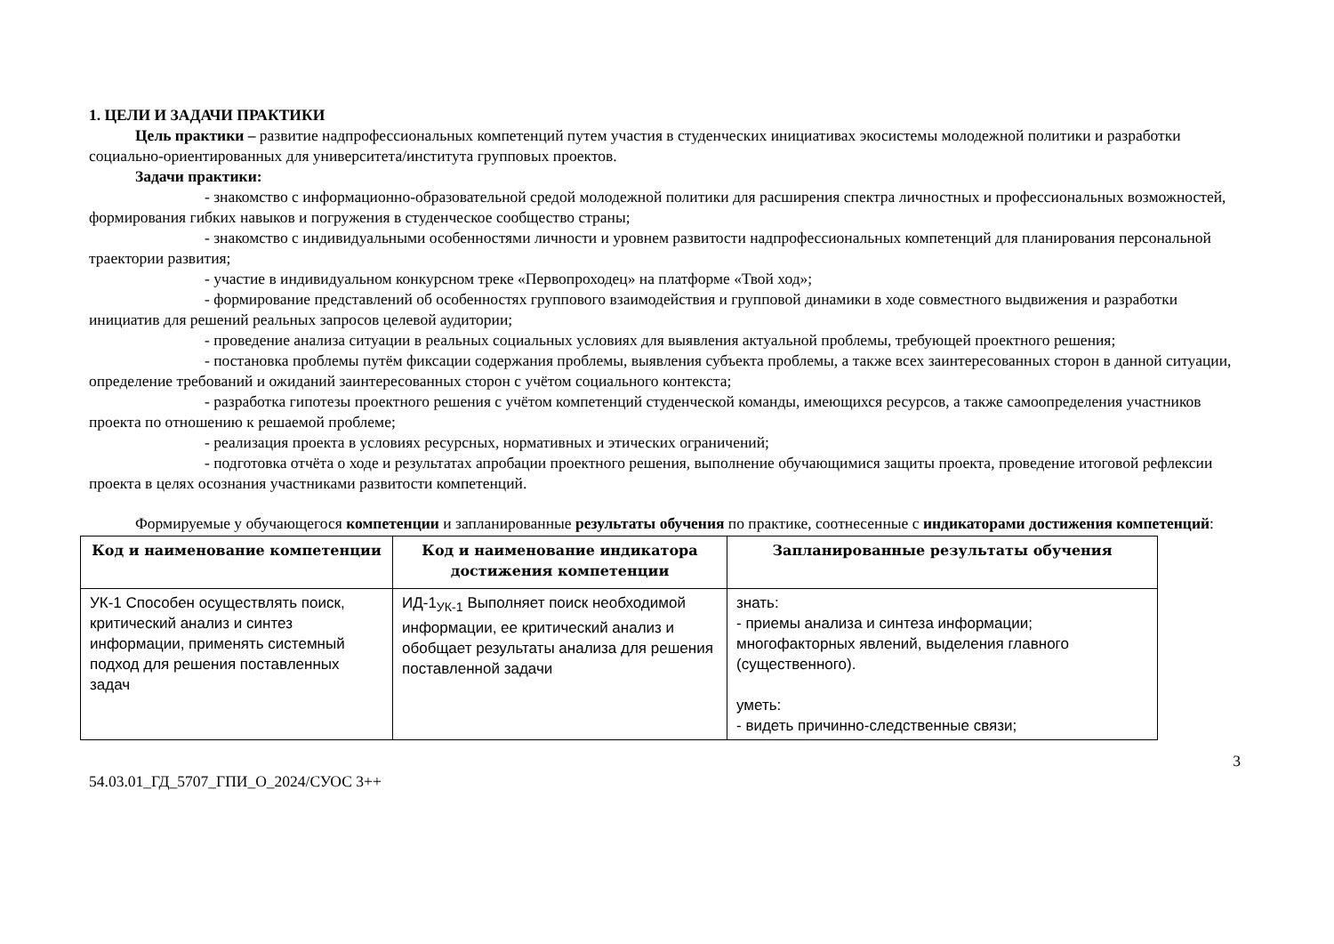1. ЦЕЛИ И ЗАДАЧИ ПРАКТИКИ
Цель практики – развитие надпрофессиональных компетенций путем участия в студенческих инициативах экосистемы молодежной политики и разработки социально-ориентированных для университета/института групповых проектов.
Задачи практики:
- знакомство с информационно-образовательной средой молодежной политики для расширения спектра личностных и профессиональных возможностей, формирования гибких навыков и погружения в студенческое сообщество страны;
- знакомство с индивидуальными особенностями личности и уровнем развитости надпрофессиональных компетенций для планирования персональной траектории развития;
- участие в индивидуальном конкурсном треке «Первопроходец» на платформе «Твой ход»;
- формирование представлений об особенностях группового взаимодействия и групповой динамики в ходе совместного выдвижения и разработки инициатив для решений реальных запросов целевой аудитории;
- проведение анализа ситуации в реальных социальных условиях для выявления актуальной проблемы, требующей проектного решения;
- постановка проблемы путём фиксации содержания проблемы, выявления субъекта проблемы, а также всех заинтересованных сторон в данной ситуации, определение требований и ожиданий заинтересованных сторон с учётом социального контекста;
- разработка гипотезы проектного решения с учётом компетенций студенческой команды, имеющихся ресурсов, а также самоопределения участников проекта по отношению к решаемой проблеме;
- реализация проекта в условиях ресурсных, нормативных и этических ограничений;
- подготовка отчёта о ходе и результатах апробации проектного решения, выполнение обучающимися защиты проекта, проведение итоговой рефлексии проекта в целях осознания участниками развитости компетенций.
Формируемые у обучающегося компетенции и запланированные результаты обучения по практике, соотнесенные с индикаторами достижения компетенций:
| Код и наименование компетенции | Код и наименование индикатора достижения компетенции | Запланированные результаты обучения |
| --- | --- | --- |
| УК-1 Способен осуществлять поиск, критический анализ и синтез информации, применять системный подход для решения поставленных задач | ИД-1<sub>УК-1</sub> Выполняет поиск необходимой информации, ее критический анализ и обобщает результаты анализа для решения поставленной задачи | знать: - приемы анализа и синтеза информации; многофакторных явлений, выделения главного (существенного). уметь: - видеть причинно-следственные связи; |
3
54.03.01_ГД_5707_ГПИ_О_2024/СУОС 3++